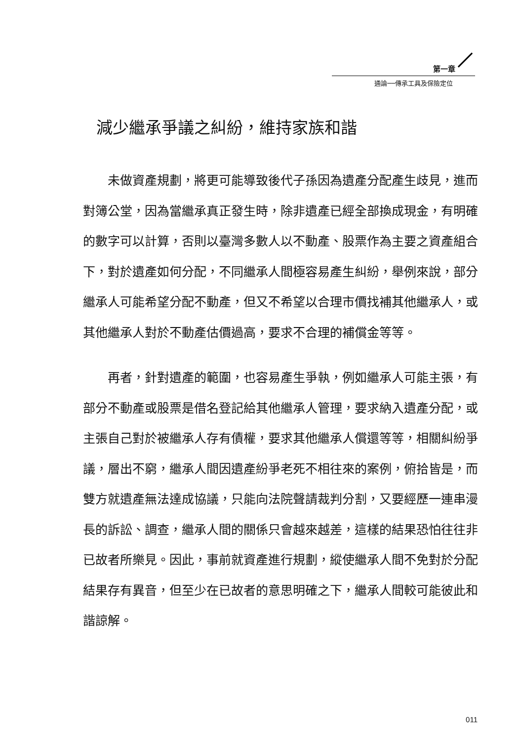第一章
通論──傳承工具及保險定位
減少繼承爭議之糾紛，維持家族和諧
未做資產規劃，將更可能導致後代子孫因為遺產分配產生歧見，進而對簿公堂，因為當繼承真正發生時，除非遺產已經全部換成現金，有明確的數字可以計算，否則以臺灣多數人以不動產、股票作為主要之資產組合下，對於遺產如何分配，不同繼承人間極容易產生糾紛，舉例來說，部分繼承人可能希望分配不動產，但又不希望以合理市價找補其他繼承人，或其他繼承人對於不動產估價過高，要求不合理的補償金等等。
再者，針對遺產的範圍，也容易產生爭執，例如繼承人可能主張，有部分不動產或股票是借名登記給其他繼承人管理，要求納入遺產分配，或主張自己對於被繼承人存有債權，要求其他繼承人償還等等，相關糾紛爭議，層出不窮，繼承人間因遺產紛爭老死不相往來的案例，俯拾皆是，而雙方就遺產無法達成協議，只能向法院聲請裁判分割，又要經歷一連串漫長的訴訟、調查，繼承人間的關係只會越來越差，這樣的結果恐怕往往非已故者所樂見。因此，事前就資產進行規劃，縱使繼承人間不免對於分配結果存有異音，但至少在已故者的意思明確之下，繼承人間較可能彼此和諧諒解。
011